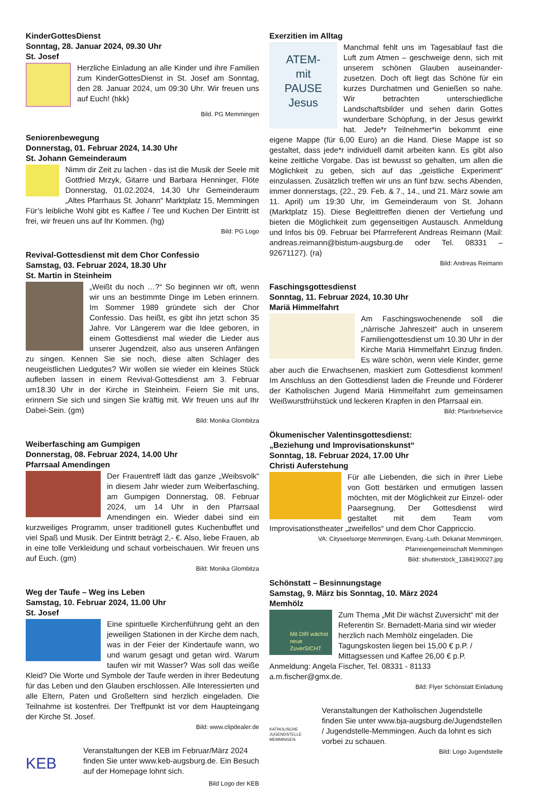KinderGottesDienst
Sonntag, 28. Januar 2024, 09.30 Uhr
St. Josef
Herzliche Einladung an alle Kinder und ihre Familien zum KinderGottesDienst in St. Josef am Sonntag, den 28. Januar 2024, um 09:30 Uhr. Wir freuen uns auf Euch! (hkk)
Bild. PG Memmingen
Seniorenbewegung
Donnerstag, 01. Februar 2024, 14.30 Uhr
St. Johann Gemeinderaum
Nimm dir Zeit zu lachen - das ist die Musik der Seele mit Gottfried Mrzyk, Gitarre und Barbara Henninger, Flöte Donnerstag, 01.02.2024, 14.30 Uhr Gemeinderaum „Altes Pfarrhaus St. Johann“ Marktplatz 15, Memmingen Für’s leibliche Wohl gibt es Kaffee / Tee und Kuchen Der Eintritt ist frei, wir freuen uns auf Ihr Kommen. (hg)
Bild: PG Logo
Revival-Gottesdienst mit dem Chor Confessio
Samstag, 03. Februar 2024, 18.30 Uhr
St. Martin in Steinheim
„Weißt du noch …?“ So beginnen wir oft, wenn wir uns an bestimmte Dinge im Leben erinnern. Im Sommer 1989 gründete sich der Chor Confessio. Das heißt, es gibt ihn jetzt schon 35 Jahre. Vor Längerem war die Idee geboren, in einem Gottesdienst mal wieder die Lieder aus unserer Jugendzeit, also aus unseren Anfängen zu singen. Kennen Sie sie noch, diese alten Schlager des neugeistlichen Liedgutes? Wir wollen sie wieder ein kleines Stück aufleben lassen in einem Revival-Gottesdienst am 3. Februar um18.30 Uhr in der Kirche in Steinheim. Feiern Sie mit uns, erinnern Sie sich und singen Sie kräftig mit. Wir freuen uns auf Ihr Dabei-Sein. (gm)
Bild: Monika Glombitza
Weiberfasching am Gumpigen
Donnerstag, 08. Februar 2024, 14.00 Uhr
Pfarrsaal Amendingen
Der Frauentreff lädt das ganze „Weibsvolk“ in diesem Jahr wieder zum Weiberfasching, am Gumpigen Donnerstag, 08. Februar 2024, um 14 Uhr in den Pfarrsaal Amendingen ein. Wieder dabei sind ein kurzweiliges Programm, unser traditionell gutes Kuchenbuffet und viel Spaß und Musik. Der Eintritt beträgt 2,- €. Also, liebe Frauen, ab in eine tolle Verkleidung und schaut vorbeischauen. Wir freuen uns auf Euch. (gm)
Bild: Monika Glombitza
Weg der Taufe – Weg ins Leben
Samstag, 10. Februar 2024, 11.00 Uhr
St. Josef
Eine spirituelle Kirchenführung geht an den jeweiligen Stationen in der Kirche dem nach, was in der Feier der Kindertaufe wann, wo und warum gesagt und getan wird. Warum taufen wir mit Wasser? Was soll das weiße Kleid? Die Worte und Symbole der Taufe werden in ihrer Bedeutung für das Leben und den Glauben erschlossen. Alle Interessierten und alle Eltern, Paten und Großeltern sind herzlich eingeladen. Die Teilnahme ist kostenfrei. Der Treffpunkt ist vor dem Haupteingang der Kirche St. Josef.
Bild: www.clipdealer.de
KEB
Veranstaltungen der KEB im Februar/März 2024 finden Sie unter www.keb-augsburg.de. Ein Besuch auf der Homepage lohnt sich.
Bild Logo der KEB
Exerzitien im Alltag
ATEM-
mit
PAUSE
Jesus
Manchmal fehlt uns im Tagesablauf fast die Luft zum Atmen – geschweige denn, sich mit unserem schönen Glauben auseinander-zusetzen. Doch oft liegt das Schöne für ein kurzes Durchatmen und Genießen so nahe. Wir betrachten unterschiedliche Landschaftsbilder und sehen darin Gottes wunderbare Schöpfung, in der Jesus gewirkt hat. Jede*r Teilnehmer*in bekommt eine eigene Mappe (für 6,00 Euro) an die Hand. Diese Mappe ist so gestaltet, dass jede*r individuell damit arbeiten kann. Es gibt also keine zeitliche Vorgabe. Das ist bewusst so gehalten, um allen die Möglichkeit zu geben, sich auf das „geistliche Experiment“ einzulassen. Zusätzlich treffen wir uns an fünf bzw. sechs Abenden, immer donnerstags, (22., 29. Feb. & 7., 14., und 21. März sowie am 11. April) um 19:30 Uhr, im Gemeinderaum von St. Johann (Marktplatz 15). Diese Begleittreffen dienen der Vertiefung und bieten die Möglichkeit zum gegenseitigen Austausch. Anmeldung und Infos bis 09. Februar bei Pfarrreferent Andreas Reimann (Mail: andreas.reimann@bistum-augsburg.de oder Tel. 08331 – 92671127). (ra)
Bild: Andreas Reimann
Faschingsgottesdienst
Sonntag, 11. Februar 2024, 10.30 Uhr
Mariä Himmelfahrt
Am Faschingswochenende soll die „närrische Jahreszeit“ auch in unserem Familiengottesdienst um 10.30 Uhr in der Kirche Mariä Himmelfahrt Einzug finden. Es wäre schön, wenn viele Kinder, gerne aber auch die Erwachsenen, maskiert zum Gottesdienst kommen! Im Anschluss an den Gottesdienst laden die Freunde und Förderer der Katholischen Jugend Mariä Himmelfahrt zum gemeinsamen Weißwurstfrühstück und leckeren Krapfen in den Pfarrsaal ein.
Bild: Pfarrbriefservice
Ökumenischer Valentinsgottesdienst:
„Beziehung und Improvisationskunst“
Sonntag, 18. Februar 2024, 17.00 Uhr
Christi Auferstehung
Für alle Liebenden, die sich in ihrer Liebe von Gott bestärken und ermutigen lassen möchten, mit der Möglichkeit zur Einzel- oder Paarsegnung. Der Gottesdienst wird gestaltet mit dem Team vom Improvisationstheater „zweifellos“ und dem Chor Cappriccio.
VA: Cityseelsorge Memmingen, Evang.-Luth. Dekanat Memmingen,
Pfarreiengemeinschaft Memmingen
Bild: shutterstock_1384190027.jpg
Schönstatt – Besinnungstage
Samstag, 9. März bis Sonntag, 10. März 2024
Memhölz
Mit DIR wächst neue ZuverSICHT
Zum Thema „Mit Dir wächst Zuversicht“ mit der Referentin Sr. Bernadett-Maria sind wir wieder herzlich nach Memhölz eingeladen. Die Tagungskosten liegen bei 15,00 € p.P. / Mittagsessen und Kaffee 26,00 € p.P. Anmeldung: Angela Fischer, Tel. 08331 - 81133 a.m.fischer@gmx.de.
Bild: Flyer Schönstatt Einladung
KATHOLISCHE JUGENDSTELLE MEMMINGEN
Veranstaltungen der Katholischen Jugendstelle finden Sie unter www.bja-augsburg.de/Jugendstellen / Jugendstelle-Memmingen. Auch da lohnt es sich vorbei zu schauen.
Bild: Logo Jugendstelle